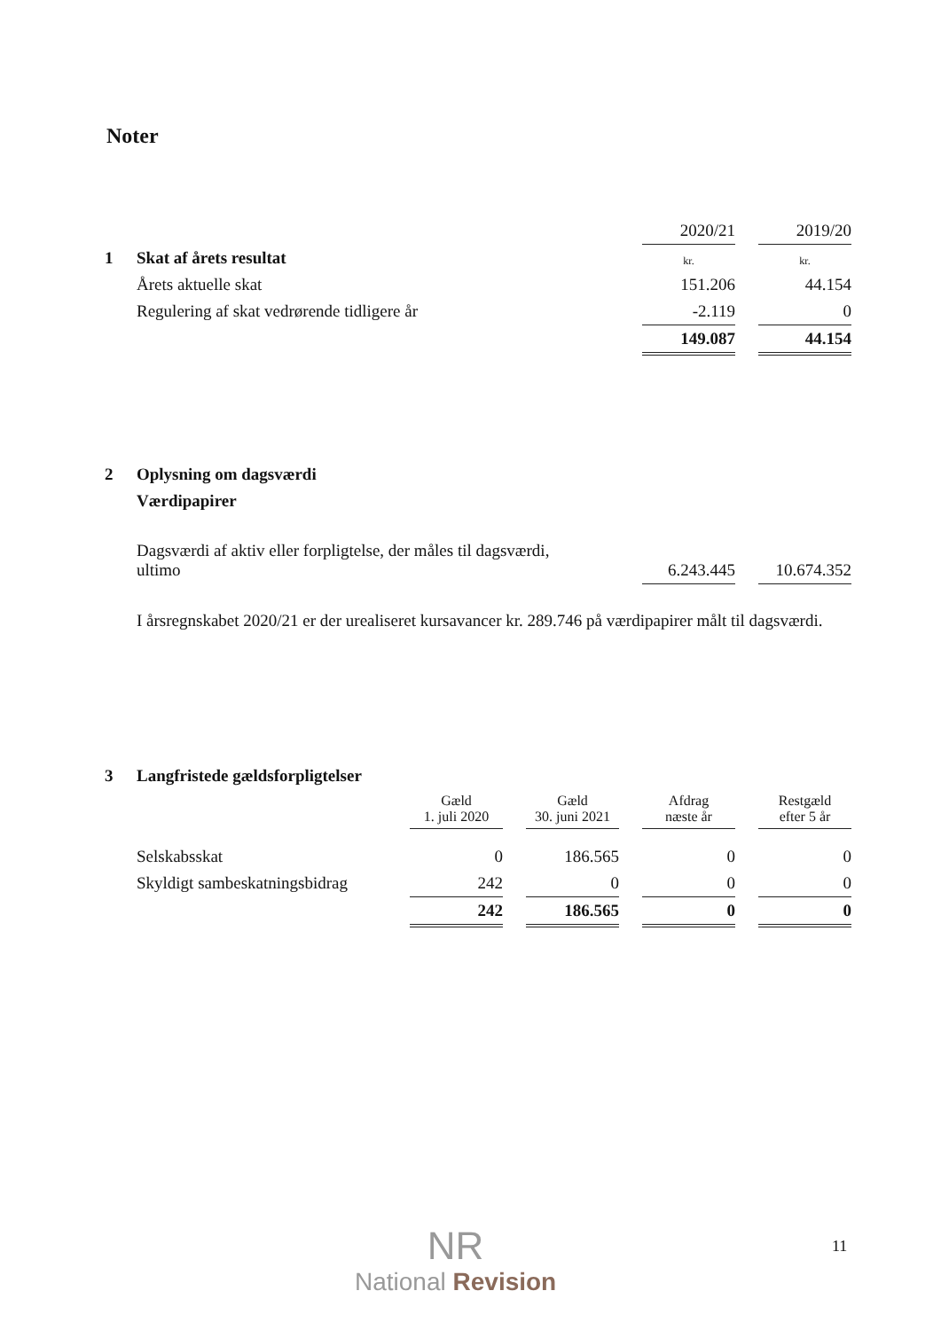Noter
| | | 2020/21 | | 2019/20 |
| 1 | Skat af årets resultat | kr. | | kr. |
| | Årets aktuelle skat | 151.206 | | 44.154 |
| | Regulering af skat vedrørende tidligere år | -2.119 | | 0 |
| | | 149.087 | | 44.154 |
| 2 | Oplysning om dagsværdi | | | |
| | Værdipapirer | | | |
| | Dagsværdi af aktiv eller forpligtelse, der måles til dagsværdi, ultimo | 6.243.445 | | 10.674.352 |
| | I årsregnskabet 2020/21 er der urealiseret kursavancer kr. 289.746 på værdipapirer målt til dagsværdi. | | | |
| 3 | Langfristede gældsforpligtelser | | | | | | | |
| | | Gæld 1. juli 2020 | | Gæld 30. juni 2021 | | Afdrag næste år | | Restgæld efter 5 år |
| | Selskabsskat | 0 | | 186.565 | | 0 | | 0 |
| | Skyldigt sambeskatningsbidrag | 242 | | 0 | | 0 | | 0 |
| | | 242 | | 186.565 | | 0 | | 0 |
NR
National Revision
11